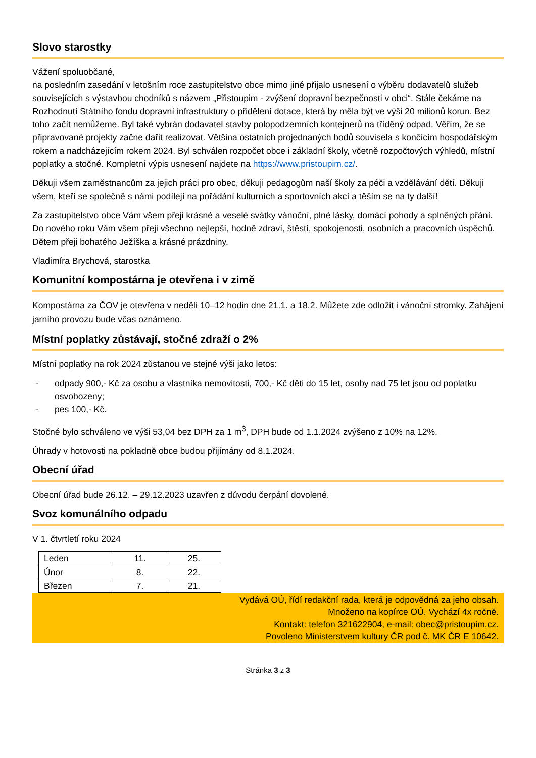Slovo starostky
Vážení spoluobčané,
na posledním zasedání v letošním roce zastupitelstvo obce mimo jiné přijalo usnesení o výběru dodavatelů služeb souvisejících s výstavbou chodníků s názvem „Přistoupim - zvýšení dopravní bezpečnosti v obci“. Stále čekáme na Rozhodnutí Státního fondu dopravní infrastruktury o přidělení dotace, která by měla být ve výši 20 milionů korun. Bez toho začít nemůžeme. Byl také vybrán dodavatel stavby polopodzemních kontejnerů na tříděný odpad. Věřím, že se připravované projekty začne dařit realizovat. Většina ostatních projednaných bodů souvisela s končícím hospodářským rokem a nadcházejícím rokem 2024. Byl schválen rozpočet obce i základní školy, včetně rozpočtových výhledů, místní poplatky a stočné. Kompletní výpis usnesení najdete na https://www.pristoupim.cz/.
Děkuji všem zaměstnancům za jejich práci pro obec, děkuji pedagogům naší školy za péči a vzdělávání dětí. Děkuji všem, kteří se společně s námi podílejí na pořádání kulturních a sportovních akcí a těším se na ty další!
Za zastupitelstvo obce Vám všem přeji krásné a veselé svátky vánoční, plné lásky, domácí pohody a splněných přání. Do nového roku Vám všem přeji všechno nejlepší, hodně zdraví, štěstí, spokojenosti, osobních a pracovních úspěchů. Dětem přeji bohatého Ježíška a krásné prázdniny.
Vladimíra Brychová, starostka
Komunitní kompostárna je otevřena i v zimě
Kompostárna za ČOV je otevřena v neděli 10–12 hodin dne 21.1. a 18.2. Můžete zde odložit i vánoční stromky. Zahájení jarního provozu bude včas oznámeno.
Místní poplatky zůstávají, stočné zdraží o 2%
Místní poplatky na rok 2024 zůstanou ve stejné výši jako letos:
- odpady 900,- Kč za osobu a vlastníka nemovitosti, 700,- Kč děti do 15 let, osoby nad 75 let jsou od poplatku osvobozeny;
- pes 100,- Kč.
Stočné bylo schváleno ve výši 53,04 bez DPH za 1 m<sup>3</sup>, DPH bude od 1.1.2024 zvýšeno z 10% na 12%.
Úhrady v hotovosti na pokladně obce budou přijímány od 8.1.2024.
Obecní úřad
Obecní úřad bude 26.12. – 29.12.2023 uzavřen z důvodu čerpání dovolené.
Svoz komunálního odpadu
V 1. čtvrtletí roku 2024
| Leden | 11. | 25. |
| Únor | 8. | 22. |
| Březen | 7. | 21. |
Vydává OÚ, řídí redakční rada, která je odpovědná za jeho obsah.
Množeno na kopírce OÚ. Vychází 4x ročně.
Kontakt: telefon 321622904, e-mail: obec@pristoupim.cz.
Povoleno Ministerstvem kultury ČR pod č. MK ČR E 10642.
Stránka 3 z 3